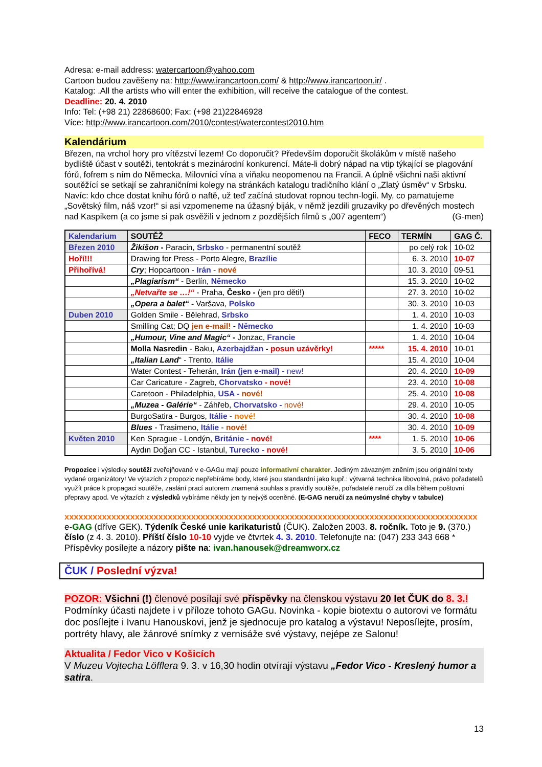Adresa: e-mail address: watercartoon@yahoo.com
Cartoon budou zavěšeny na: http://www.irancartoon.com/ & http://www.irancartoon.ir/ .
Katalog: .All the artists who will enter the exhibition, will receive the catalogue of the contest.
Deadline: 20. 4. 2010
Info: Tel: (+98 21) 22868600; Fax: (+98 21)22846928
Více: http://www.irancartoon.com/2010/contest/watercontest2010.htm
Kalendárium
Březen, na vrchol hory pro vítězství lezem! Co doporučit? Především doporučit školákům v místě našeho bydliště účast v soutěži, tentokrát s mezinárodní konkurencí. Máte-li dobrý nápad na vtip týkající se plagování fórů, fofrem s ním do Německa. Milovníci vína a viňaku neopomenou na Francii. A úplně všichni naši aktivní soutěžící se setkají se zahraničními kolegy na stránkách katalogu tradičního klání o „Zlatý úsměv“ v Srbsku. Navíc: kdo chce dostat knihu fórů o naftě, už teď začíná studovat ropnou techn-logii. My, co pamatujeme „Sovětský film, náš vzor!“ si asi vzpomeneme na úžasný biják, v němž jezdili gruzaviky po dřevěných mostech nad Kaspikem (a co jsme si pak osvěžili v jednom z pozdějších filmů s „007 agentem“) (G-men)
| Kalendarium | SOUTĚŽ | FECO | TERMÍN | GAG Č. |
| --- | --- | --- | --- | --- |
| Březen 2010 | Žikišon - Paracin, Srbsko - permanentní soutěž | | po celý rok | 10-02 |
| Hoří!!! | Drawing for Press - Porto Alegre, Brazílie | | 6. 3. 2010 | 10-07 |
| Přihořívá! | Cry ; Hopcartoon - Irán - nové | | 10. 3. 2010 | 09-51 |
| | „Plagiarism“ - Berlín, Německo | | 15. 3. 2010 | 10-02 |
| | „Netvařte se …!“ - Praha, Česko - (jen pro děti!) | | 27. 3. 2010 | 10-02 |
| | „Opera a balet“ - Varšava, Polsko | | 30. 3. 2010 | 10-03 |
| Duben 2010 | Golden Smile - Bělehrad, Srbsko | | 1. 4. 2010 | 10-03 |
| | Smilling Cat; DQ jen e-mail! - Německo | | 1. 4. 2010 | 10-03 |
| | „Humour, Vine and Magic“ - Jonzac, Francie | | 1. 4. 2010 | 10-04 |
| | Molla Nasredin - Baku, Azerbajdžan - posun uzávěrky! | ***** | 15. 4. 2010 | 10-01 |
| | „Italian Land “ - Trento, Itálie | | 15. 4. 2010 | 10-04 |
| | Water Contest - Teherán, Irán (jen e-mail) - new! | | 20. 4. 2010 | 10-09 |
| | Car Caricature - Zagreb, Chorvatsko - nové! | | 23. 4. 2010 | 10-08 |
| | Caretoon - Philadelphia, USA - nové! | | 25. 4. 2010 | 10-08 |
| | „Muzea - Galérie“ - Záhřeb, Chorvatsko - nové! | | 29. 4. 2010 | 10-05 |
| | BurgoSatira - Burgos, Itálie - nové! | | 30. 4. 2010 | 10-08 |
| | Blues - Trasimeno, Itálie - nové! | | 30. 4. 2010 | 10-09 |
| Květen 2010 | Ken Sprague - Londýn, Británie - nové! | **** | 1. 5. 2010 | 10-06 |
| | Aydın Doğan CC - Istanbul, Turecko - nové! | | 3. 5. 2010 | 10-06 |
Propozice i výsledky soutěží zveřejňované v e-GAGu mají pouze informativní charakter. Jediným závazným zněním jsou originální texty vydané organizátory! Ve výtazích z propozic nepřebíráme body, které jsou standardní jako kupř.: výtvarná technika libovolná, právo pořadatelů využít práce k propagaci soutěže, zaslání prací autorem znamená souhlas s pravidly soutěže, pořadatelé neručí za díla během poštovní přepravy apod. Ve výtazích z výsledků vybíráme někdy jen ty nejvýš oceněné. (E-GAG neručí za neúmyslné chyby v tabulce)
xxxxxxxxxxxxxxxxxxxxxxxxxxxxxxxxxxxxxxxxxxxxxxxxxxxxxxxxxxxxxxxxxxxxxxxxxxxxxxxxxxxxxxxx
e-GAG (dříve GEK). Týdeník České unie karikaturistů (ČUK). Založen 2003. 8. ročník. Toto je 9. (370.) číslo (z 4. 3. 2010). Příští číslo 10-10 vyjde ve čtvrtek 4. 3. 2010. Telefonujte na: (047) 233 343 668 * Příspěvky posílejte a názory pište na: ivan.hanousek@dreamworx.cz
ČUK / Poslední výzva!
POZOR: Všichni (!) členové posílají své příspěvky na členskou výstavu 20 let ČUK do 8. 3.! Podmínky účasti najdete i v příloze tohoto GAGu. Novinka - kopie biotextu o autorovi ve formátu doc posílejte i Ivanu Hanouskovi, jenž je sjednocuje pro katalog a výstavu! Neposílejte, prosím, portréty hlavy, ale žánrové snímky z vernisáže své výstavy, nejépe ze Salonu!
Aktualita / Fedor Vico v Košicích
V Muzeu Vojtecha Löfflera 9. 3. v 16,30 hodin otvírají výstavu „Fedor Vico - Kreslený humor a satira.
13